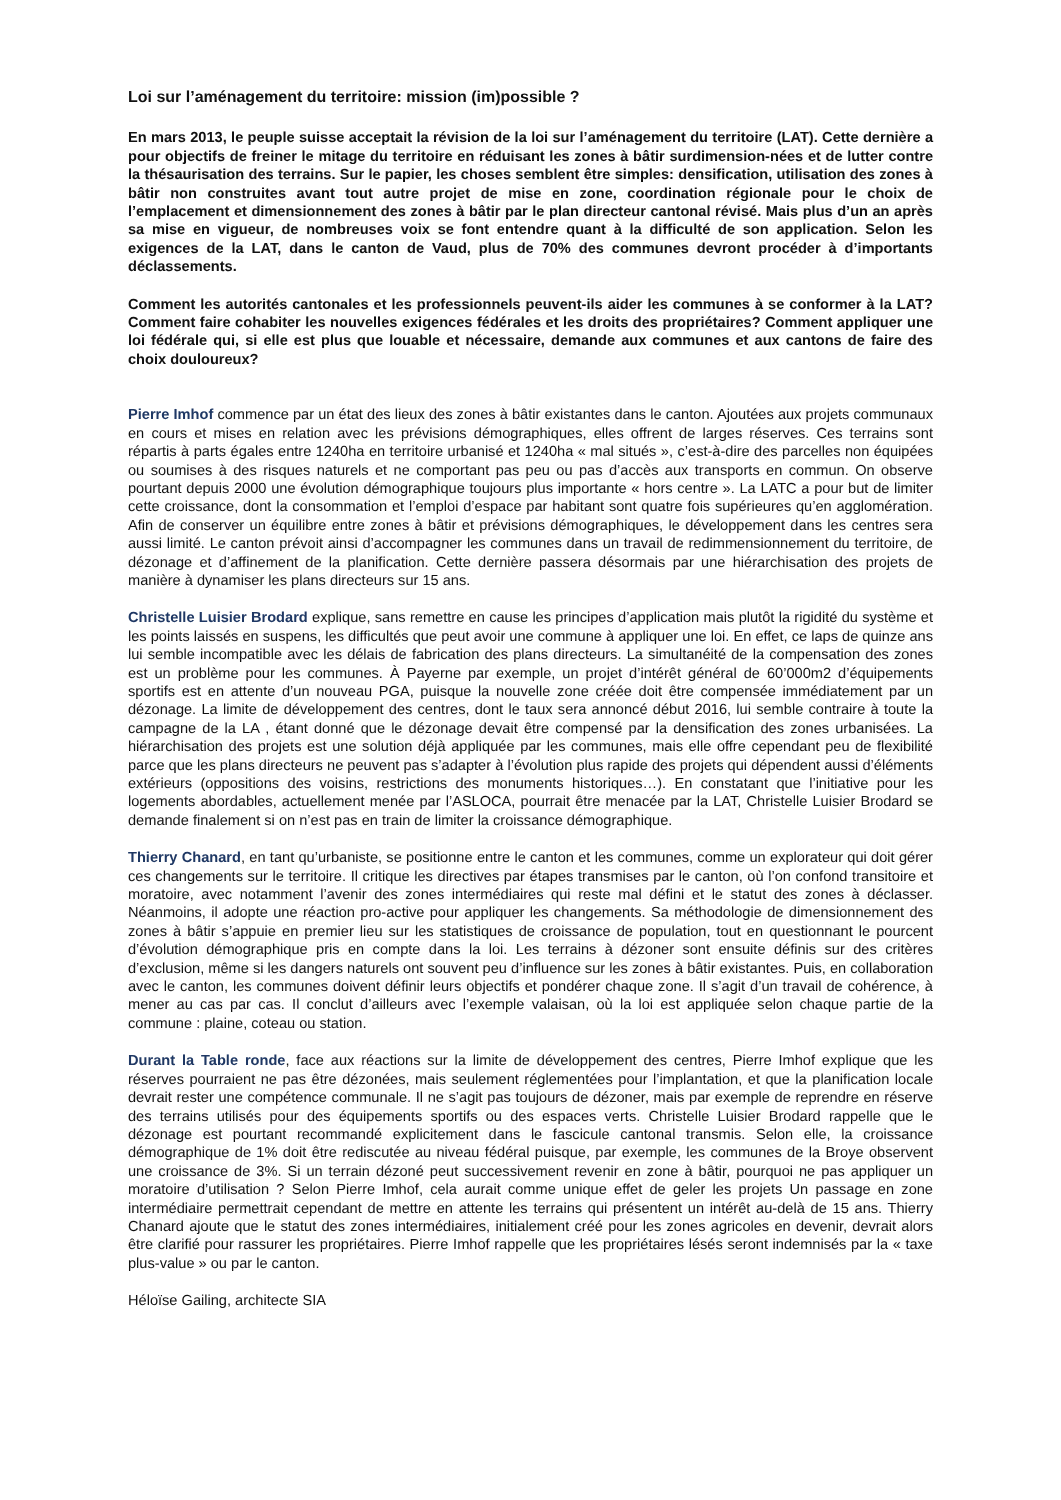Loi sur l’aménagement du territoire: mission (im)possible ?
En mars 2013, le peuple suisse acceptait la révision de la loi sur l’aménagement du territoire (LAT). Cette dernière a pour objectifs de freiner le mitage du territoire en réduisant les zones à bâtir surdimension-nées et de lutter contre la thésaurisation des terrains. Sur le papier, les choses semblent être simples: densification, utilisation des zones à bâtir non construites avant tout autre projet de mise en zone, coordination régionale pour le choix de l’emplacement et dimensionnement des zones à bâtir par le plan directeur cantonal révisé. Mais plus d’un an après sa mise en vigueur, de nombreuses voix se font entendre quant à la difficulté de son application. Selon les exigences de la LAT, dans le canton de Vaud, plus de 70% des communes devront procéder à d’importants déclassements.
Comment les autorités cantonales et les professionnels peuvent-ils aider les communes à se conformer à la LAT? Comment faire cohabiter les nouvelles exigences fédérales et les droits des propriétaires? Comment appliquer une loi fédérale qui, si elle est plus que louable et nécessaire, demande aux communes et aux cantons de faire des choix douloureux?
Pierre Imhof commence par un état des lieux des zones à bâtir existantes dans le canton. Ajoutées aux projets communaux en cours et mises en relation avec les prévisions démographiques, elles offrent de larges réserves. Ces terrains sont répartis à parts égales entre 1240ha en territoire urbanisé et 1240ha « mal situés », c’est-à-dire des parcelles non équipées ou soumises à des risques naturels et ne comportant pas peu ou pas d’accès aux transports en commun. On observe pourtant depuis 2000 une évolution démographique toujours plus importante « hors centre ». La LATC a pour but de limiter cette croissance, dont la consommation et l’emploi d’espace par habitant sont quatre fois supérieures qu’en agglomération. Afin de conserver un équilibre entre zones à bâtir et prévisions démographiques, le développement dans les centres sera aussi limité. Le canton prévoit ainsi d’accompagner les communes dans un travail de redimmensionnement du territoire, de dézonage et d’affinement de la planification. Cette dernière passera désormais par une hiérarchisation des projets de manière à dynamiser les plans directeurs sur 15 ans.
Christelle Luisier Brodard explique, sans remettre en cause les principes d’application mais plutôt la rigidité du système et les points laissés en suspens, les difficultés que peut avoir une commune à appliquer une loi. En effet, ce laps de quinze ans lui semble incompatible avec les délais de fabrication des plans directeurs. La simultanéité de la compensation des zones est un problème pour les communes. À Payerne par exemple, un projet d’intérêt général de 60’000m2 d’équipements sportifs est en attente d’un nouveau PGA, puisque la nouvelle zone créée doit être compensée immédiatement par un dézonage. La limite de développement des centres, dont le taux sera annoncé début 2016, lui semble contraire à toute la campagne de la LA , étant donné que le dézonage devait être compensé par la densification des zones urbanisées. La hiérarchisation des projets est une solution déjà appliquée par les communes, mais elle offre cependant peu de flexibilité parce que les plans directeurs ne peuvent pas s’adapter à l’évolution plus rapide des projets qui dépendent aussi d’éléments extérieurs (oppositions des voisins, restrictions des monuments historiques…). En constatant que l’initiative pour les logements abordables, actuellement menée par l’ASLOCA, pourrait être menacée par la LAT, Christelle Luisier Brodard se demande finalement si on n’est pas en train de limiter la croissance démographique.
Thierry Chanard, en tant qu’urbaniste, se positionne entre le canton et les communes, comme un explorateur qui doit gérer ces changements sur le territoire. Il critique les directives par étapes transmises par le canton, où l’on confond transitoire et moratoire, avec notamment l’avenir des zones intermédiaires qui reste mal défini et le statut des zones à déclasser. Néanmoins, il adopte une réaction pro-active pour appliquer les changements. Sa méthodologie de dimensionnement des zones à bâtir s’appuie en premier lieu sur les statistiques de croissance de population, tout en questionnant le pourcent d’évolution démographique pris en compte dans la loi. Les terrains à dézoner sont ensuite définis sur des critères d’exclusion, même si les dangers naturels ont souvent peu d’influence sur les zones à bâtir existantes. Puis, en collaboration avec le canton, les communes doivent définir leurs objectifs et pondérer chaque zone. Il s’agit d’un travail de cohérence, à mener au cas par cas. Il conclut d’ailleurs avec l’exemple valaisan, où la loi est appliquée selon chaque partie de la commune : plaine, coteau ou station.
Durant la Table ronde, face aux réactions sur la limite de développement des centres, Pierre Imhof explique que les réserves pourraient ne pas être dézonées, mais seulement réglementées pour l’implantation, et que la planification locale devrait rester une compétence communale. Il ne s’agit pas toujours de dézoner, mais par exemple de reprendre en réserve des terrains utilisés pour des équipements sportifs ou des espaces verts. Christelle Luisier Brodard rappelle que le dézonage est pourtant recommandé explicitement dans le fascicule cantonal transmis. Selon elle, la croissance démographique de 1% doit être rediscutée au niveau fédéral puisque, par exemple, les communes de la Broye observent une croissance de 3%. Si un terrain dézoné peut successivement revenir en zone à bâtir, pourquoi ne pas appliquer un moratoire d’utilisation ? Selon Pierre Imhof, cela aurait comme unique effet de geler les projets Un passage en zone intermédiaire permettrait cependant de mettre en attente les terrains qui présentent un intérêt au-delà de 15 ans. Thierry Chanard ajoute que le statut des zones intermédiaires, initialement créé pour les zones agricoles en devenir, devrait alors être clarifié pour rassurer les propriétaires. Pierre Imhof rappelle que les propriétaires lésés seront indemnisés par la « taxe plus-value » ou par le canton.
Héloïse Gailing, architecte SIA